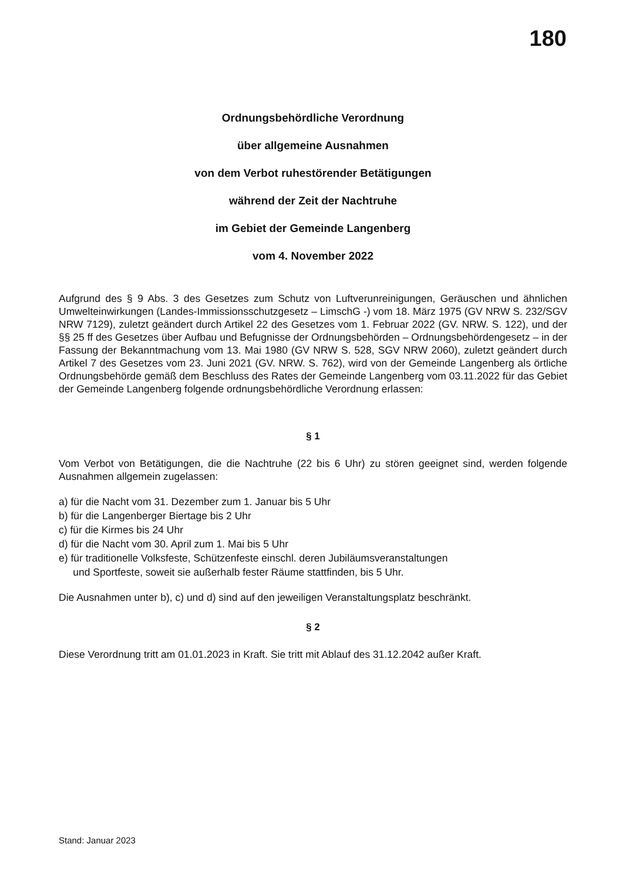180
Ordnungsbehördliche Verordnung
über allgemeine Ausnahmen
von dem Verbot ruhestörender Betätigungen
während der Zeit der Nachtruhe
im Gebiet der Gemeinde Langenberg
vom 4. November 2022
Aufgrund des § 9 Abs. 3 des Gesetzes zum Schutz von Luftverunreinigungen, Geräuschen und ähnlichen Umwelteinwirkungen (Landes-Immissionsschutzgesetz – LimschG -) vom 18. März 1975 (GV NRW S. 232/SGV NRW 7129), zuletzt geändert durch Artikel 22 des Gesetzes vom 1. Februar 2022 (GV. NRW. S. 122), und der §§ 25 ff des Gesetzes über Aufbau und Befugnisse der Ordnungsbehörden – Ordnungsbehördengesetz – in der Fassung der Bekanntmachung vom 13. Mai 1980 (GV NRW S. 528, SGV NRW 2060), zuletzt geändert durch Artikel 7 des Gesetzes vom 23. Juni 2021 (GV. NRW. S. 762), wird von der Gemeinde Langenberg als örtliche Ordnungsbehörde gemäß dem Beschluss des Rates der Gemeinde Langenberg vom 03.11.2022 für das Gebiet der Gemeinde Langenberg folgende ordnungsbehördliche Verordnung erlassen:
§ 1
Vom Verbot von Betätigungen, die die Nachtruhe (22 bis 6 Uhr) zu stören geeignet sind, werden folgende Ausnahmen allgemein zugelassen:
a) für die Nacht vom 31. Dezember zum 1. Januar bis 5 Uhr
b) für die Langenberger Biertage bis 2 Uhr
c) für die Kirmes bis 24 Uhr
d) für die Nacht vom 30. April zum 1. Mai bis 5 Uhr
e) für traditionelle Volksfeste, Schützenfeste einschl. deren Jubiläumsveranstaltungen
und Sportfeste, soweit sie außerhalb fester Räume stattfinden, bis 5 Uhr.
Die Ausnahmen unter b), c) und d) sind auf den jeweiligen Veranstaltungsplatz beschränkt.
§ 2
Diese Verordnung tritt am 01.01.2023 in Kraft. Sie tritt mit Ablauf des 31.12.2042 außer Kraft.
Stand: Januar 2023